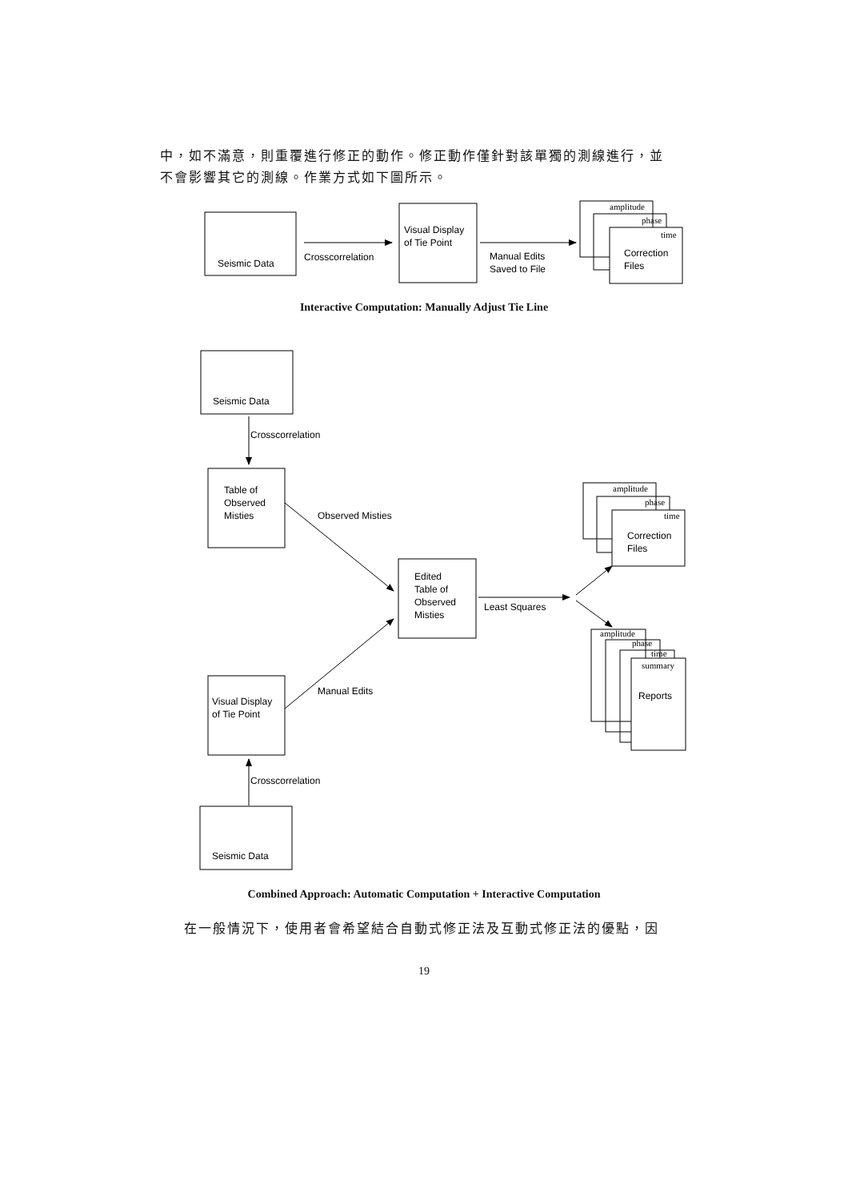中，如不滿意，則重覆進行修正的動作。修正動作僅針對該單獨的測線進行，並不會影響其它的測線。作業方式如下圖所示。
Seismic Data
Crosscorrelation
Visual Display
of Tie Point
Manual Edits
Saved to File
amplitude
phase
time
Correction
Files
Seismic Data
Crosscorrelation
Table of
Observed
Misties
Observed Misties
Edited
Table of
Observed
Misties
Least Squares
amplitude
phase
time
Correction
Files
amplitude
phase
time
summary
Reports
Visual Display
of Tie Point
Manual Edits
Crosscorrelation
Seismic Data
Interactive Computation: Manually Adjust Tie Line
Combined Approach: Automatic Computation + Interactive Computation
在一般情況下，使用者會希望結合自動式修正法及互動式修正法的優點，因
19